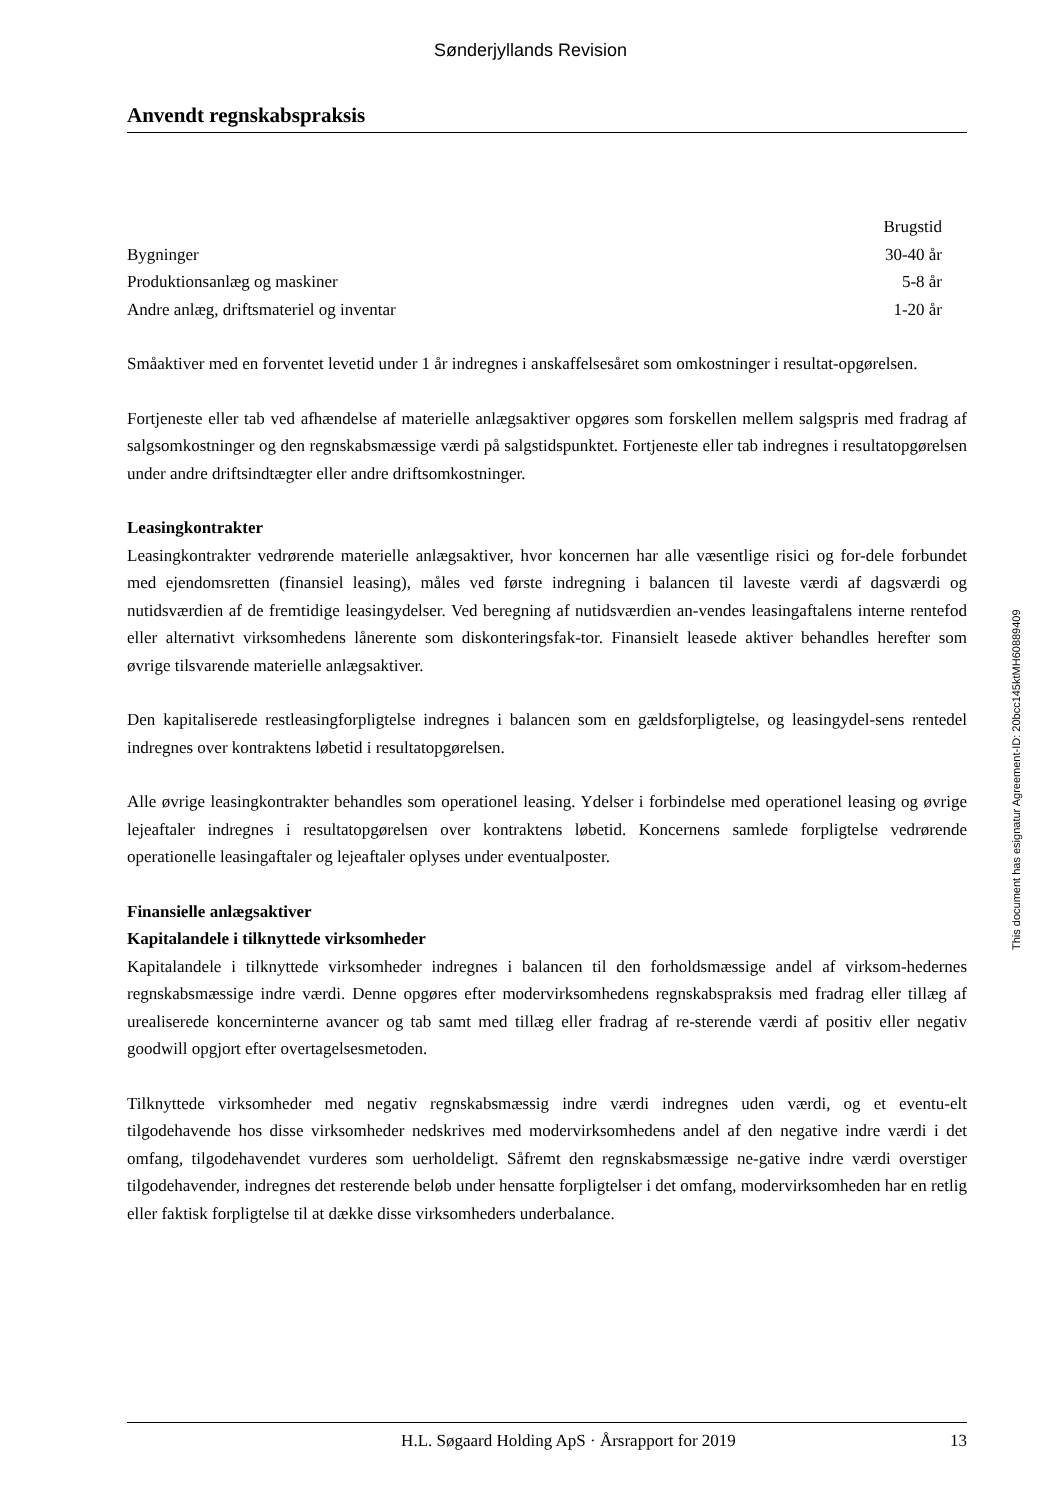Sønderjyllands Revision
Anvendt regnskabspraksis
| | Brugstid |
| --- | --- |
| Bygninger | 30-40 år |
| Produktionsanlæg og maskiner | 5-8 år |
| Andre anlæg, driftsmateriel og inventar | 1-20 år |
Småaktiver med en forventet levetid under 1 år indregnes i anskaffelsesåret som omkostninger i resultat-opgørelsen.
Fortjeneste eller tab ved afhændelse af materielle anlægsaktiver opgøres som forskellen mellem salgspris med fradrag af salgsomkostninger og den regnskabsmæssige værdi på salgstidspunktet. Fortjeneste eller tab indregnes i resultatopgørelsen under andre driftsindtægter eller andre driftsomkostninger.
Leasingkontrakter
Leasingkontrakter vedrørende materielle anlægsaktiver, hvor koncernen har alle væsentlige risici og for-dele forbundet med ejendomsretten (finansiel leasing), måles ved første indregning i balancen til laveste værdi af dagsværdi og nutidsværdien af de fremtidige leasingydelser. Ved beregning af nutidsværdien an-vendes leasingaftalens interne rentefod eller alternativt virksomhedens lånerente som diskonteringsfak-tor. Finansielt leasede aktiver behandles herefter som øvrige tilsvarende materielle anlægsaktiver.
Den kapitaliserede restleasingforpligtelse indregnes i balancen som en gældsforpligtelse, og leasingydel-sens rentedel indregnes over kontraktens løbetid i resultatopgørelsen.
Alle øvrige leasingkontrakter behandles som operationel leasing. Ydelser i forbindelse med operationel leasing og øvrige lejeaftaler indregnes i resultatopgørelsen over kontraktens løbetid. Koncernens samlede forpligtelse vedrørende operationelle leasingaftaler og lejeaftaler oplyses under eventualposter.
Finansielle anlægsaktiver
Kapitalandele i tilknyttede virksomheder
Kapitalandele i tilknyttede virksomheder indregnes i balancen til den forholdsmæssige andel af virksom-hedernes regnskabsmæssige indre værdi. Denne opgøres efter modervirksomhedens regnskabspraksis med fradrag eller tillæg af urealiserede koncerninterne avancer og tab samt med tillæg eller fradrag af re-sterende værdi af positiv eller negativ goodwill opgjort efter overtagelsesmetoden.
Tilknyttede virksomheder med negativ regnskabsmæssig indre værdi indregnes uden værdi, og et eventu-elt tilgodehavende hos disse virksomheder nedskrives med modervirksomhedens andel af den negative indre værdi i det omfang, tilgodehavendet vurderes som uerholdeligt. Såfremt den regnskabsmæssige ne-gative indre værdi overstiger tilgodehavender, indregnes det resterende beløb under hensatte forpligtelser i det omfang, modervirksomheden har en retlig eller faktisk forpligtelse til at dække disse virksomheders underbalance.
This document has esignatur Agreement-ID: 20bcc145ktMH60889409
H.L. Søgaard Holding ApS · Årsrapport for 2019 13